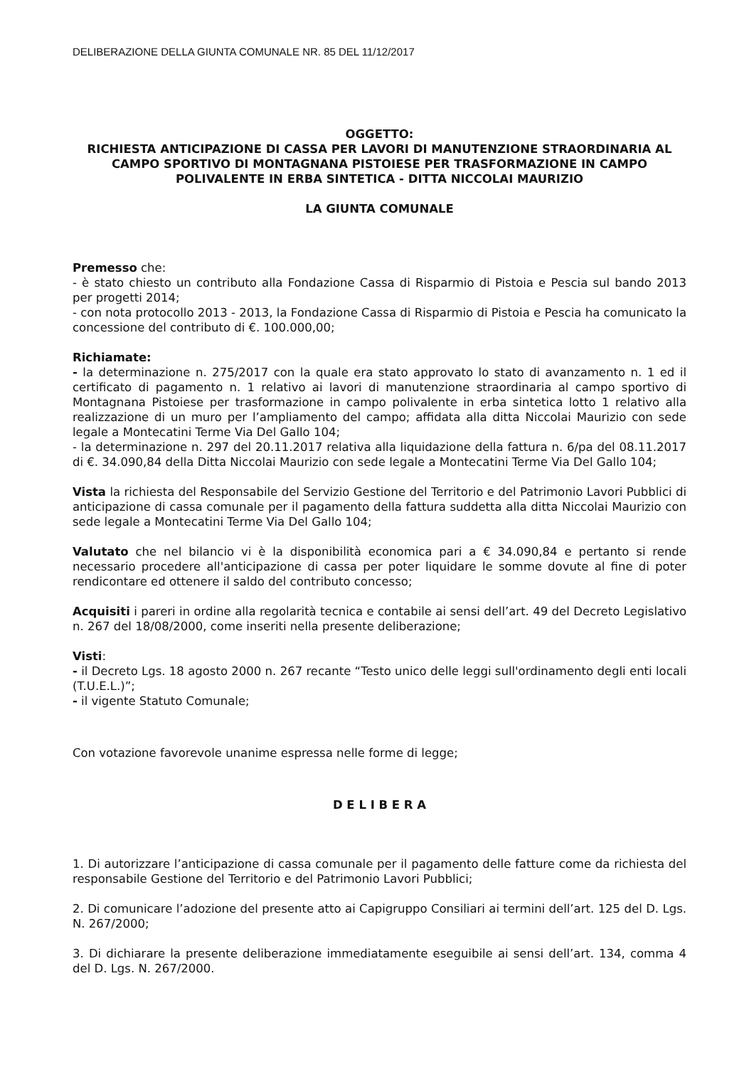DELIBERAZIONE DELLA GIUNTA COMUNALE NR. 85 DEL 11/12/2017
OGGETTO:
RICHIESTA ANTICIPAZIONE DI CASSA PER LAVORI DI MANUTENZIONE STRAORDINARIA AL CAMPO SPORTIVO DI MONTAGNANA PISTOIESE PER TRASFORMAZIONE IN CAMPO POLIVALENTE IN ERBA SINTETICA - DITTA NICCOLAI MAURIZIO
LA GIUNTA COMUNALE
Premesso che:
- è stato chiesto un contributo alla Fondazione Cassa di Risparmio di Pistoia e Pescia sul bando 2013 per progetti 2014;
- con nota protocollo 2013 - 2013, la Fondazione Cassa di Risparmio di Pistoia e Pescia ha comunicato la concessione del contributo di €. 100.000,00;
Richiamate:
- la determinazione n. 275/2017 con la quale era stato approvato lo stato di avanzamento n. 1 ed il certificato di pagamento n. 1 relativo ai lavori di manutenzione straordinaria al campo sportivo di Montagnana Pistoiese per trasformazione in campo polivalente in erba sintetica lotto 1 relativo alla realizzazione di un muro per l’ampliamento del campo; affidata alla ditta Niccolai Maurizio con sede legale a Montecatini Terme Via Del Gallo 104;
- la determinazione n. 297 del 20.11.2017 relativa alla liquidazione della fattura n. 6/pa del 08.11.2017 di €. 34.090,84 della Ditta Niccolai Maurizio con sede legale a Montecatini Terme Via Del Gallo 104;
Vista la richiesta del Responsabile del Servizio Gestione del Territorio e del Patrimonio Lavori Pubblici di anticipazione di cassa comunale per il pagamento della fattura suddetta alla ditta Niccolai Maurizio con sede legale a Montecatini Terme Via Del Gallo 104;
Valutato che nel bilancio vi è la disponibilità economica pari a € 34.090,84 e pertanto si rende necessario procedere all'anticipazione di cassa per poter liquidare le somme dovute al fine di poter rendicontare ed ottenere il saldo del contributo concesso;
Acquisiti i pareri in ordine alla regolarità tecnica e contabile ai sensi dell’art. 49 del Decreto Legislativo n. 267 del 18/08/2000, come inseriti nella presente deliberazione;
Visti:
- il Decreto Lgs. 18 agosto 2000 n. 267 recante “Testo unico delle leggi sull'ordinamento degli enti locali (T.U.E.L.)”;
- il vigente Statuto Comunale;
Con votazione favorevole unanime espressa nelle forme di legge;
D E L I B E R A
1. Di autorizzare l’anticipazione di cassa comunale per il pagamento delle fatture come da richiesta del responsabile Gestione del Territorio e del Patrimonio Lavori Pubblici;
2. Di comunicare l’adozione del presente atto ai Capigruppo Consiliari ai termini dell’art. 125 del D. Lgs. N. 267/2000;
3. Di dichiarare la presente deliberazione immediatamente eseguibile ai sensi dell’art. 134, comma 4 del D. Lgs. N. 267/2000.